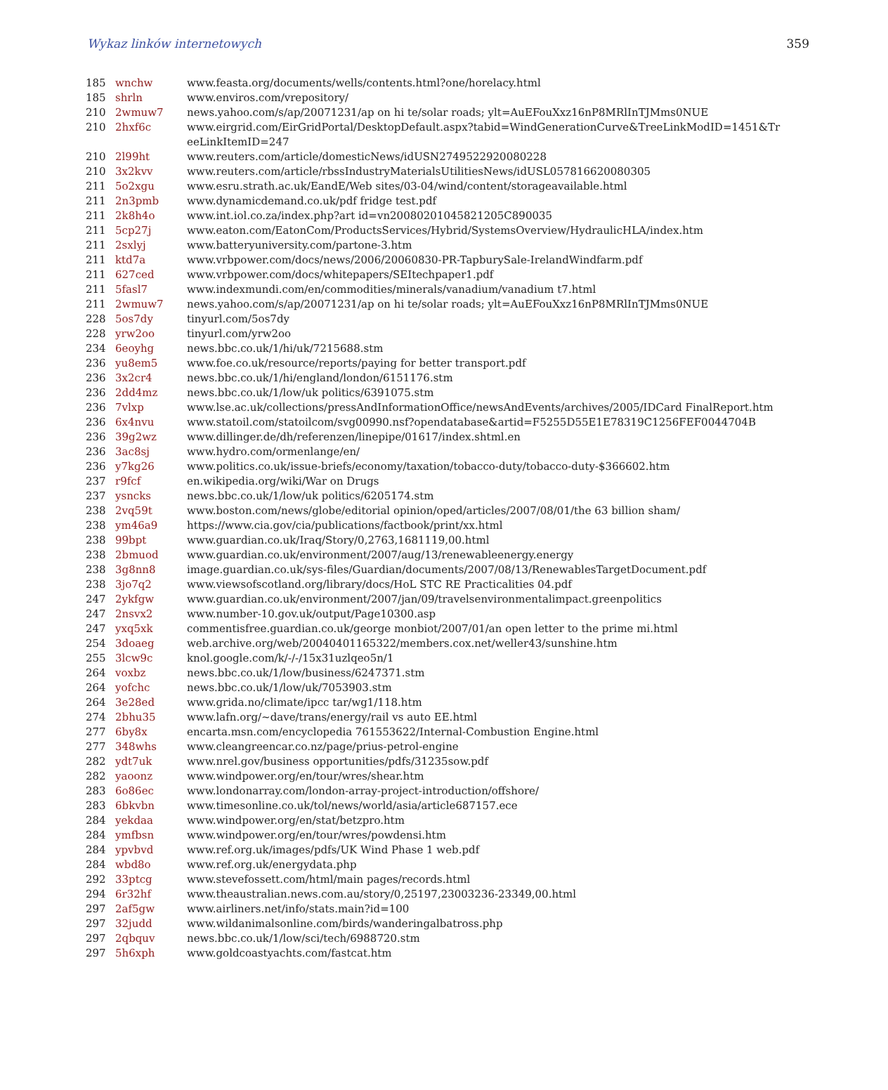Wykaz linków internetowych 359
| 185 | wnchw | www.feasta.org/documents/wells/contents.html?one/horelacy.html |
| 185 | shrln | www.enviros.com/vrepository/ |
| 210 | 2wmuw7 | news.yahoo.com/s/ap/20071231/ap on hi te/solar roads; ylt=AuEFouXxz16nP8MRlInTJMms0NUE |
| 210 | 2hxf6c | www.eirgrid.com/EirGridPortal/DesktopDefault.aspx?tabid=WindGenerationCurve&TreeLinkModID=1451&Tr eeLinkItemID=247 |
| 210 | 2l99ht | www.reuters.com/article/domesticNews/idUSN2749522920080228 |
| 210 | 3x2kvv | www.reuters.com/article/rbssIndustryMaterialsUtilitiesNews/idUSL057816620080305 |
| 211 | 5o2xgu | www.esru.strath.ac.uk/EandE/Web sites/03-04/wind/content/storageavailable.html |
| 211 | 2n3pmb | www.dynamicdemand.co.uk/pdf fridge test.pdf |
| 211 | 2k8h4o | www.int.iol.co.za/index.php?art id=vn20080201045821205C890035 |
| 211 | 5cp27j | www.eaton.com/EatonCom/ProductsServices/Hybrid/SystemsOverview/HydraulicHLA/index.htm |
| 211 | 2sxlyj | www.batteryuniversity.com/partone-3.htm |
| 211 | ktd7a | www.vrbpower.com/docs/news/2006/20060830-PR-TapburySale-IrelandWindfarm.pdf |
| 211 | 627ced | www.vrbpower.com/docs/whitepapers/SEItechpaper1.pdf |
| 211 | 5fasl7 | www.indexmundi.com/en/commodities/minerals/vanadium/vanadium t7.html |
| 211 | 2wmuw7 | news.yahoo.com/s/ap/20071231/ap on hi te/solar roads; ylt=AuEFouXxz16nP8MRlInTJMms0NUE |
| 228 | 5os7dy | tinyurl.com/5os7dy |
| 228 | yrw2oo | tinyurl.com/yrw2oo |
| 234 | 6eoyhg | news.bbc.co.uk/1/hi/uk/7215688.stm |
| 236 | yu8em5 | www.foe.co.uk/resource/reports/paying for better transport.pdf |
| 236 | 3x2cr4 | news.bbc.co.uk/1/hi/england/london/6151176.stm |
| 236 | 2dd4mz | news.bbc.co.uk/1/low/uk politics/6391075.stm |
| 236 | 7vlxp | www.lse.ac.uk/collections/pressAndInformationOffice/newsAndEvents/archives/2005/IDCard FinalReport.htm |
| 236 | 6x4nvu | www.statoil.com/statoilcom/svg00990.nsf?opendatabase&artid=F5255D55E1E78319C1256FEF0044704B |
| 236 | 39g2wz | www.dillinger.de/dh/referenzen/linepipe/01617/index.shtml.en |
| 236 | 3ac8sj | www.hydro.com/ormenlange/en/ |
| 236 | y7kg26 | www.politics.co.uk/issue-briefs/economy/taxation/tobacco-duty/tobacco-duty-$366602.htm |
| 237 | r9fcf | en.wikipedia.org/wiki/War on Drugs |
| 237 | ysncks | news.bbc.co.uk/1/low/uk politics/6205174.stm |
| 238 | 2vq59t | www.boston.com/news/globe/editorial opinion/oped/articles/2007/08/01/the 63 billion sham/ |
| 238 | ym46a9 | https://www.cia.gov/cia/publications/factbook/print/xx.html |
| 238 | 99bpt | www.guardian.co.uk/Iraq/Story/0,2763,1681119,00.html |
| 238 | 2bmuod | www.guardian.co.uk/environment/2007/aug/13/renewableenergy.energy |
| 238 | 3g8nn8 | image.guardian.co.uk/sys-files/Guardian/documents/2007/08/13/RenewablesTargetDocument.pdf |
| 238 | 3jo7q2 | www.viewsofscotland.org/library/docs/HoL STC RE Practicalities 04.pdf |
| 247 | 2ykfgw | www.guardian.co.uk/environment/2007/jan/09/travelsenvironmentalimpact.greenpolitics |
| 247 | 2nsvx2 | www.number-10.gov.uk/output/Page10300.asp |
| 247 | yxq5xk | commentisfree.guardian.co.uk/george monbiot/2007/01/an open letter to the prime mi.html |
| 254 | 3doaeg | web.archive.org/web/20040401165322/members.cox.net/weller43/sunshine.htm |
| 255 | 3lcw9c | knol.google.com/k/-/-/15x31uzlqeo5n/1 |
| 264 | voxbz | news.bbc.co.uk/1/low/business/6247371.stm |
| 264 | yofchc | news.bbc.co.uk/1/low/uk/7053903.stm |
| 264 | 3e28ed | www.grida.no/climate/ipcc tar/wg1/118.htm |
| 274 | 2bhu35 | www.lafn.org/~dave/trans/energy/rail vs auto EE.html |
| 277 | 6by8x | encarta.msn.com/encyclopedia 761553622/Internal-Combustion Engine.html |
| 277 | 348whs | www.cleangreencar.co.nz/page/prius-petrol-engine |
| 282 | ydt7uk | www.nrel.gov/business opportunities/pdfs/31235sow.pdf |
| 282 | yaoonz | www.windpower.org/en/tour/wres/shear.htm |
| 283 | 6o86ec | www.londonarray.com/london-array-project-introduction/offshore/ |
| 283 | 6bkvbn | www.timesonline.co.uk/tol/news/world/asia/article687157.ece |
| 284 | yekdaa | www.windpower.org/en/stat/betzpro.htm |
| 284 | ymfbsn | www.windpower.org/en/tour/wres/powdensi.htm |
| 284 | ypvbvd | www.ref.org.uk/images/pdfs/UK Wind Phase 1 web.pdf |
| 284 | wbd8o | www.ref.org.uk/energydata.php |
| 292 | 33ptcg | www.stevefossett.com/html/main pages/records.html |
| 294 | 6r32hf | www.theaustralian.news.com.au/story/0,25197,23003236-23349,00.html |
| 297 | 2af5gw | www.airliners.net/info/stats.main?id=100 |
| 297 | 32judd | www.wildanimalsonline.com/birds/wanderingalbatross.php |
| 297 | 2qbquv | news.bbc.co.uk/1/low/sci/tech/6988720.stm |
| 297 | 5h6xph | www.goldcoastyachts.com/fastcat.htm |